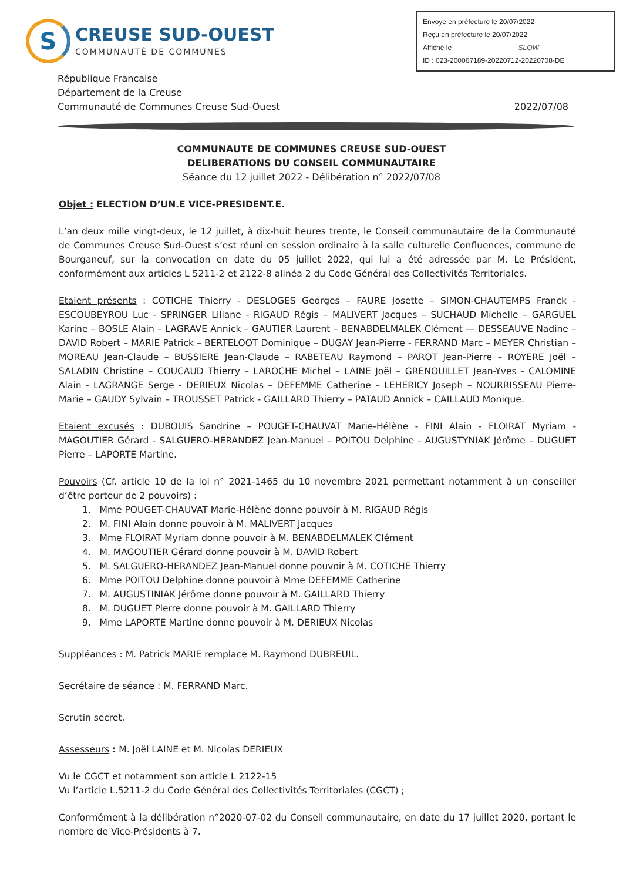S
CREUSE SUD-OUEST
COMMUNAUTÉ DE COMMUNES
Envoyé en préfecture le 20/07/2022
Reçu en préfecture le 20/07/2022
Affiché le SLOW
ID : 023-200067189-20220712-20220708-DE
République Française
Département de la Creuse
Communauté de Communes Creuse Sud-Ouest
2022/07/08
COMMUNAUTE DE COMMUNES CREUSE SUD-OUEST
DELIBERATIONS DU CONSEIL COMMUNAUTAIRE
Séance du 12 juillet 2022 - Délibération n° 2022/07/08
Objet : ELECTION D’UN.E VICE-PRESIDENT.E.
L’an deux mille vingt-deux, le 12 juillet, à dix-huit heures trente, le Conseil communautaire de la Communauté de Communes Creuse Sud-Ouest s’est réuni en session ordinaire à la salle culturelle Confluences, commune de Bourganeuf, sur la convocation en date du 05 juillet 2022, qui lui a été adressée par M. Le Président, conformément aux articles L 5211-2 et 2122-8 alinéa 2 du Code Général des Collectivités Territoriales.
Etaient présents : COTICHE Thierry - DESLOGES Georges – FAURE Josette – SIMON-CHAUTEMPS Franck - ESCOUBEYROU Luc - SPRINGER Liliane - RIGAUD Régis – MALIVERT Jacques – SUCHAUD Michelle – GARGUEL Karine – BOSLE Alain – LAGRAVE Annick – GAUTIER Laurent – BENABDELMALEK Clément — DESSEAUVE Nadine – DAVID Robert – MARIE Patrick – BERTELOOT Dominique – DUGAY Jean-Pierre - FERRAND Marc – MEYER Christian – MOREAU Jean-Claude – BUSSIERE Jean-Claude – RABETEAU Raymond – PAROT Jean-Pierre – ROYERE Joël – SALADIN Christine – COUCAUD Thierry – LAROCHE Michel – LAINE Joël – GRENOUILLET Jean-Yves - CALOMINE Alain - LAGRANGE Serge - DERIEUX Nicolas – DEFEMME Catherine – LEHERICY Joseph – NOURRISSEAU Pierre-Marie – GAUDY Sylvain – TROUSSET Patrick - GAILLARD Thierry – PATAUD Annick – CAILLAUD Monique.
Etaient excusés : DUBOUIS Sandrine – POUGET-CHAUVAT Marie-Hélène - FINI Alain - FLOIRAT Myriam - MAGOUTIER Gérard - SALGUERO-HERANDEZ Jean-Manuel – POITOU Delphine - AUGUSTYNIAK Jérôme – DUGUET Pierre – LAPORTE Martine.
Pouvoirs (Cf. article 10 de la loi n° 2021-1465 du 10 novembre 2021 permettant notamment à un conseiller d’être porteur de 2 pouvoirs) :
1. Mme POUGET-CHAUVAT Marie-Hélène donne pouvoir à M. RIGAUD Régis
2. M. FINI Alain donne pouvoir à M. MALIVERT Jacques
3. Mme FLOIRAT Myriam donne pouvoir à M. BENABDELMALEK Clément
4. M. MAGOUTIER Gérard donne pouvoir à M. DAVID Robert
5. M. SALGUERO-HERANDEZ Jean-Manuel donne pouvoir à M. COTICHE Thierry
6. Mme POITOU Delphine donne pouvoir à Mme DEFEMME Catherine
7. M. AUGUSTINIAK Jérôme donne pouvoir à M. GAILLARD Thierry
8. M. DUGUET Pierre donne pouvoir à M. GAILLARD Thierry
9. Mme LAPORTE Martine donne pouvoir à M. DERIEUX Nicolas
Suppléances : M. Patrick MARIE remplace M. Raymond DUBREUIL.
Secrétaire de séance : M. FERRAND Marc.
Scrutin secret.
Assesseurs : M. Joël LAINE et M. Nicolas DERIEUX
Vu le CGCT et notamment son article L 2122-15
Vu l’article L.5211-2 du Code Général des Collectivités Territoriales (CGCT) ;
Conformément à la délibération n°2020-07-02 du Conseil communautaire, en date du 17 juillet 2020, portant le nombre de Vice-Présidents à 7.